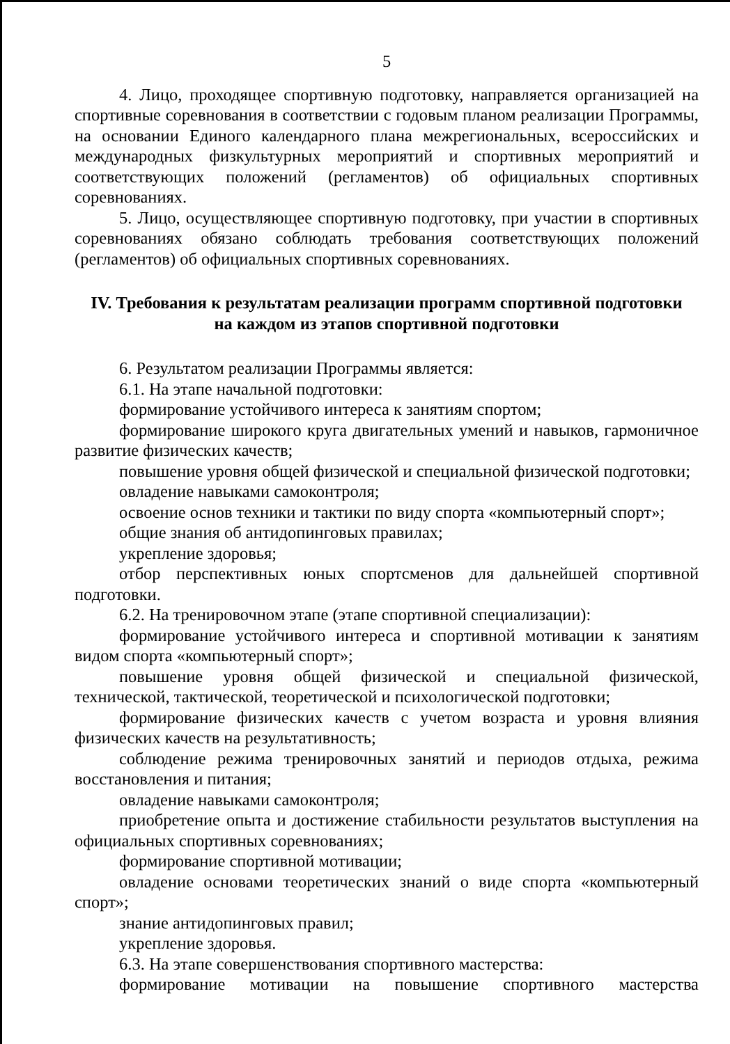5
4. Лицо, проходящее спортивную подготовку, направляется организацией на спортивные соревнования в соответствии с годовым планом реализации Программы, на основании Единого календарного плана межрегиональных, всероссийских и международных физкультурных мероприятий и спортивных мероприятий и соответствующих положений (регламентов) об официальных спортивных соревнованиях.
5. Лицо, осуществляющее спортивную подготовку, при участии в спортивных соревнованиях обязано соблюдать требования соответствующих положений (регламентов) об официальных спортивных соревнованиях.
IV. Требования к результатам реализации программ спортивной подготовки
на каждом из этапов спортивной подготовки
6. Результатом реализации Программы является:
6.1. На этапе начальной подготовки:
формирование устойчивого интереса к занятиям спортом;
формирование широкого круга двигательных умений и навыков, гармоничное развитие физических качеств;
повышение уровня общей физической и специальной физической подготовки;
овладение навыками самоконтроля;
освоение основ техники и тактики по виду спорта «компьютерный спорт»;
общие знания об антидопинговых правилах;
укрепление здоровья;
отбор перспективных юных спортсменов для дальнейшей спортивной подготовки.
6.2. На тренировочном этапе (этапе спортивной специализации):
формирование устойчивого интереса и спортивной мотивации к занятиям видом спорта «компьютерный спорт»;
повышение уровня общей физической и специальной физической, технической, тактической, теоретической и психологической подготовки;
формирование физических качеств с учетом возраста и уровня влияния физических качеств на результативность;
соблюдение режима тренировочных занятий и периодов отдыха, режима восстановления и питания;
овладение навыками самоконтроля;
приобретение опыта и достижение стабильности результатов выступления на официальных спортивных соревнованиях;
формирование спортивной мотивации;
овладение основами теоретических знаний о виде спорта «компьютерный спорт»;
знание антидопинговых правил;
укрепление здоровья.
6.3. На этапе совершенствования спортивного мастерства:
формирование мотивации на повышение спортивного мастерства